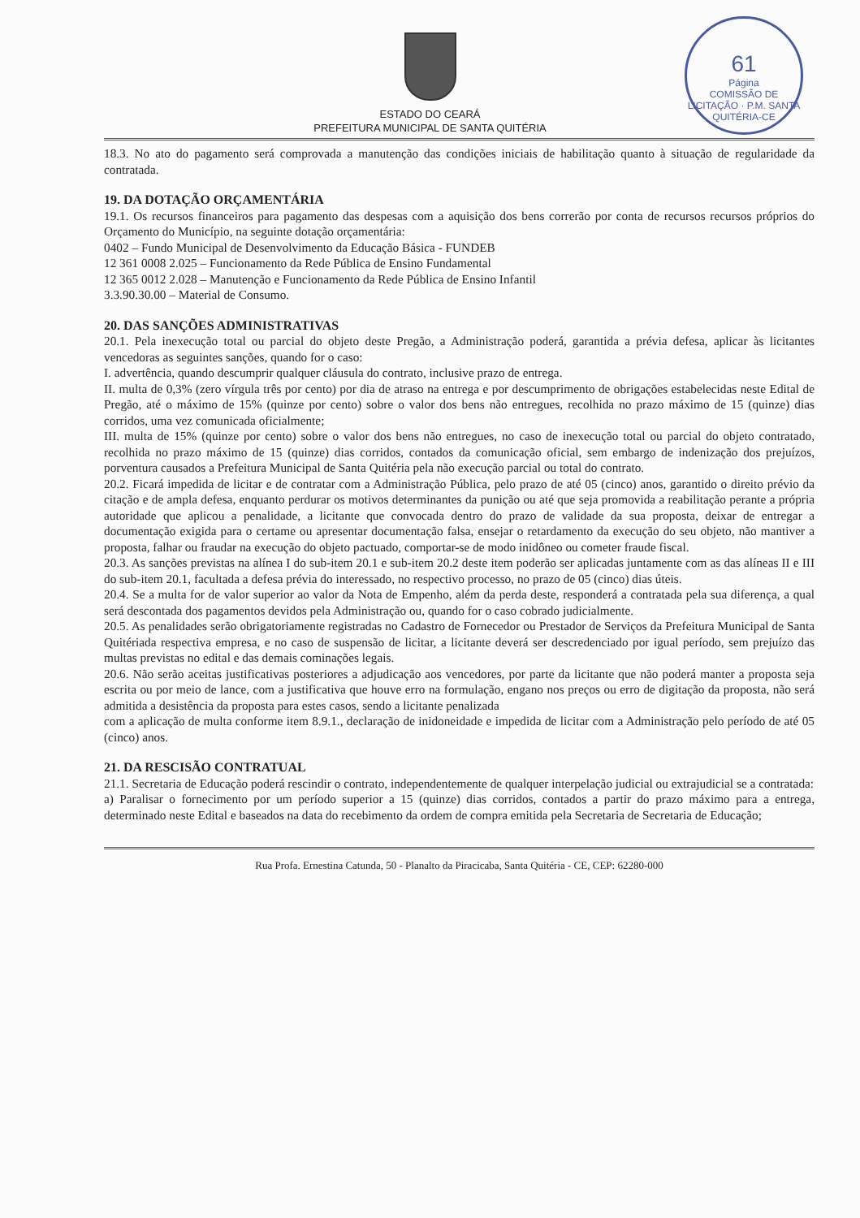61
Página
COMISSÃO DE LICITAÇÃO · P.M. SANTA QUITÉRIA-CE
ESTADO DO CEARÁ
PREFEITURA MUNICIPAL DE SANTA QUITÉRIA
18.3. No ato do pagamento será comprovada a manutenção das condições iniciais de habilitação quanto à situação de regularidade da contratada.
19. DA DOTAÇÃO ORÇAMENTÁRIA
19.1. Os recursos financeiros para pagamento das despesas com a aquisição dos bens correrão por conta de recursos recursos próprios do Orçamento do Município, na seguinte dotação orçamentária:
0402 – Fundo Municipal de Desenvolvimento da Educação Básica - FUNDEB
12 361 0008 2.025 – Funcionamento da Rede Pública de Ensino Fundamental
12 365 0012 2.028 – Manutenção e Funcionamento da Rede Pública de Ensino Infantil
3.3.90.30.00 – Material de Consumo.
20. DAS SANÇÕES ADMINISTRATIVAS
20.1. Pela inexecução total ou parcial do objeto deste Pregão, a Administração poderá, garantida a prévia defesa, aplicar às licitantes vencedoras as seguintes sanções, quando for o caso:
I. advertência, quando descumprir qualquer cláusula do contrato, inclusive prazo de entrega.
II. multa de 0,3% (zero vírgula três por cento) por dia de atraso na entrega e por descumprimento de obrigações estabelecidas neste Edital de Pregão, até o máximo de 15% (quinze por cento) sobre o valor dos bens não entregues, recolhida no prazo máximo de 15 (quinze) dias corridos, uma vez comunicada oficialmente;
III. multa de 15% (quinze por cento) sobre o valor dos bens não entregues, no caso de inexecução total ou parcial do objeto contratado, recolhida no prazo máximo de 15 (quinze) dias corridos, contados da comunicação oficial, sem embargo de indenização dos prejuízos, porventura causados a Prefeitura Municipal de Santa Quitéria pela não execução parcial ou total do contrato.
20.2. Ficará impedida de licitar e de contratar com a Administração Pública, pelo prazo de até 05 (cinco) anos, garantido o direito prévio da citação e de ampla defesa, enquanto perdurar os motivos determinantes da punição ou até que seja promovida a reabilitação perante a própria autoridade que aplicou a penalidade, a licitante que convocada dentro do prazo de validade da sua proposta, deixar de entregar a documentação exigida para o certame ou apresentar documentação falsa, ensejar o retardamento da execução do seu objeto, não mantiver a proposta, falhar ou fraudar na execução do objeto pactuado, comportar-se de modo inidôneo ou cometer fraude fiscal.
20.3. As sanções previstas na alínea I do sub-item 20.1 e sub-item 20.2 deste item poderão ser aplicadas juntamente com as das alíneas II e III do sub-item 20.1, facultada a defesa prévia do interessado, no respectivo processo, no prazo de 05 (cinco) dias úteis.
20.4. Se a multa for de valor superior ao valor da Nota de Empenho, além da perda deste, responderá a contratada pela sua diferença, a qual será descontada dos pagamentos devidos pela Administração ou, quando for o caso cobrado judicialmente.
20.5. As penalidades serão obrigatoriamente registradas no Cadastro de Fornecedor ou Prestador de Serviços da Prefeitura Municipal de Santa Quitériada respectiva empresa, e no caso de suspensão de licitar, a licitante deverá ser descredenciado por igual período, sem prejuízo das multas previstas no edital e das demais cominações legais.
20.6. Não serão aceitas justificativas posteriores a adjudicação aos vencedores, por parte da licitante que não poderá manter a proposta seja escrita ou por meio de lance, com a justificativa que houve erro na formulação, engano nos preços ou erro de digitação da proposta, não será admitida a desistência da proposta para estes casos, sendo a licitante penalizada
com a aplicação de multa conforme item 8.9.1., declaração de inidoneidade e impedida de licitar com a Administração pelo período de até 05 (cinco) anos.
21. DA RESCISÃO CONTRATUAL
21.1. Secretaria de Educação poderá rescindir o contrato, independentemente de qualquer interpelação judicial ou extrajudicial se a contratada:
a) Paralisar o fornecimento por um período superior a 15 (quinze) dias corridos, contados a partir do prazo máximo para a entrega, determinado neste Edital e baseados na data do recebimento da ordem de compra emitida pela Secretaria de Secretaria de Educação;
Rua Profa. Ernestina Catunda, 50 - Planalto da Piracicaba, Santa Quitéria - CE, CEP: 62280-000